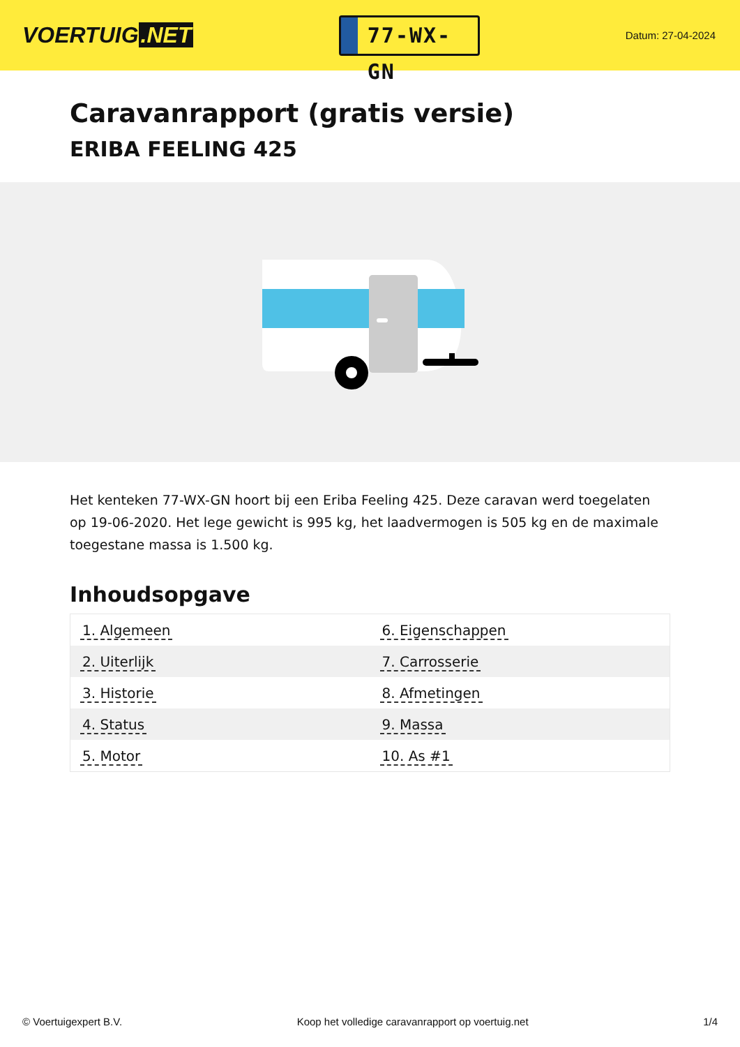VOERTUIG.NET
77-WX-GN
Datum: 27-04-2024
Caravanrapport (gratis versie)
ERIBA FEELING 425
Het kenteken 77-WX-GN hoort bij een Eriba Feeling 425. Deze caravan werd toegelaten op 19-06-2020. Het lege gewicht is 995 kg, het laadvermogen is 505 kg en de maximale toegestane massa is 1.500 kg.
Inhoudsopgave
| 1. Algemeen | 6. Eigenschappen |
| 2. Uiterlijk | 7. Carrosserie |
| 3. Historie | 8. Afmetingen |
| 4. Status | 9. Massa |
| 5. Motor | 10. As #1 |
© Voertuigexpert B.V. Koop het volledige caravanrapport op voertuig.net 1/4